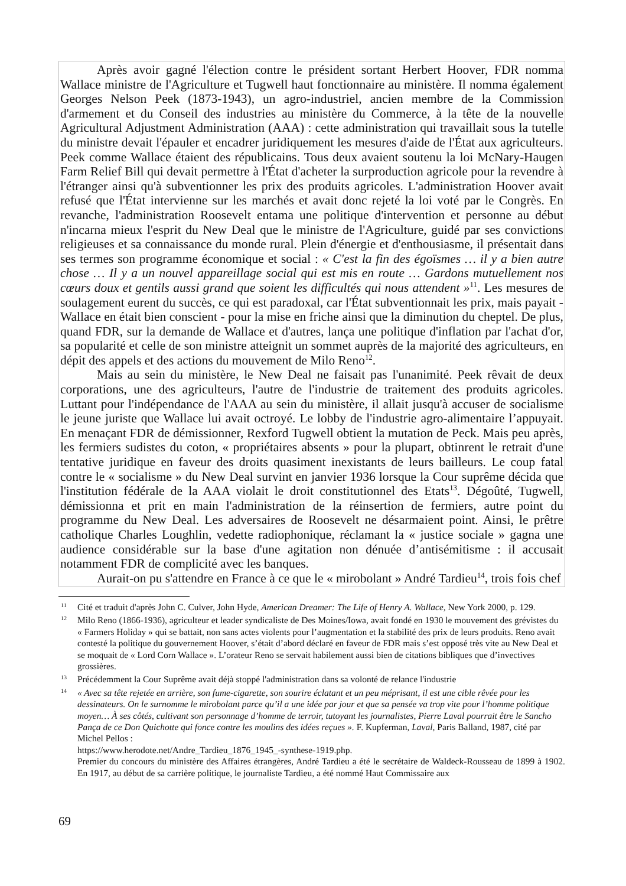Après avoir gagné l'élection contre le président sortant Herbert Hoover, FDR nomma Wallace ministre de l'Agriculture et Tugwell haut fonctionnaire au ministère. Il nomma également Georges Nelson Peek (1873-1943), un agro-industriel, ancien membre de la Commission d'armement et du Conseil des industries au ministère du Commerce, à la tête de la nouvelle Agricultural Adjustment Administration (AAA) : cette administration qui travaillait sous la tutelle du ministre devait l'épauler et encadrer juridiquement les mesures d'aide de l'État aux agriculteurs. Peek comme Wallace étaient des républicains. Tous deux avaient soutenu la loi McNary-Haugen Farm Relief Bill qui devait permettre à l'État d'acheter la surproduction agricole pour la revendre à l'étranger ainsi qu'à subventionner les prix des produits agricoles. L'administration Hoover avait refusé que l'État intervienne sur les marchés et avait donc rejeté la loi voté par le Congrès. En revanche, l'administration Roosevelt entama une politique d'intervention et personne au début n'incarna mieux l'esprit du New Deal que le ministre de l'Agriculture, guidé par ses convictions religieuses et sa connaissance du monde rural. Plein d'énergie et d'enthousiasme, il présentait dans ses termes son programme économique et social : « C'est la fin des égoïsmes … il y a bien autre chose … Il y a un nouvel appareillage social qui est mis en route … Gardons mutuellement nos cœurs doux et gentils aussi grand que soient les difficultés qui nous attendent »<sup>11</sup>. Les mesures de soulagement eurent du succès, ce qui est paradoxal, car l'État subventionnait les prix, mais payait - Wallace en était bien conscient - pour la mise en friche ainsi que la diminution du cheptel. De plus, quand FDR, sur la demande de Wallace et d'autres, lança une politique d'inflation par l'achat d'or, sa popularité et celle de son ministre atteignit un sommet auprès de la majorité des agriculteurs, en dépit des appels et des actions du mouvement de Milo Reno<sup>12</sup>.
Mais au sein du ministère, le New Deal ne faisait pas l'unanimité. Peek rêvait de deux corporations, une des agriculteurs, l'autre de l'industrie de traitement des produits agricoles. Luttant pour l'indépendance de l'AAA au sein du ministère, il allait jusqu'à accuser de socialisme le jeune juriste que Wallace lui avait octroyé. Le lobby de l'industrie agro-alimentaire l’appuyait. En menaçant FDR de démissionner, Rexford Tugwell obtient la mutation de Peck. Mais peu après, les fermiers sudistes du coton, « propriétaires absents » pour la plupart, obtinrent le retrait d'une tentative juridique en faveur des droits quasiment inexistants de leurs bailleurs. Le coup fatal contre le « socialisme » du New Deal survint en janvier 1936 lorsque la Cour suprême décida que l'institution fédérale de la AAA violait le droit constitutionnel des Etats<sup>13</sup>. Dégoûté, Tugwell, démissionna et prit en main l'administration de la réinsertion de fermiers, autre point du programme du New Deal. Les adversaires de Roosevelt ne désarmaient point. Ainsi, le prêtre catholique Charles Loughlin, vedette radiophonique, réclamant la « justice sociale » gagna une audience considérable sur la base d'une agitation non dénuée d’antisémitisme : il accusait notamment FDR de complicité avec les banques.
Aurait-on pu s'attendre en France à ce que le « mirobolant » André Tardieu<sup>14</sup>, trois fois chef
11 Cité et traduit d'après John C. Culver, John Hyde, American Dreamer: The Life of Henry A. Wallace, New York 2000, p. 129.
12 Milo Reno (1866-1936), agriculteur et leader syndicaliste de Des Moines/Iowa, avait fondé en 1930 le mouvement des grévistes du « Farmers Holiday » qui se battait, non sans actes violents pour l’augmentation et la stabilité des prix de leurs produits. Reno avait contesté la politique du gouvernement Hoover, s’était d’abord déclaré en faveur de FDR mais s’est opposé très vite au New Deal et se moquait de « Lord Corn Wallace ». L’orateur Reno se servait habilement aussi bien de citations bibliques que d’invectives grossières.
13 Précédemment la Cour Suprême avait déjà stoppé l'administration dans sa volonté de relance l'industrie
14 « Avec sa tête rejetée en arrière, son fume-cigarette, son sourire éclatant et un peu méprisant, il est une cible rêvée pour les dessinateurs. On le surnomme le mirobolant parce qu’il a une idée par jour et que sa pensée va trop vite pour l’homme politique moyen… À ses côtés, cultivant son personnage d’homme de terroir, tutoyant les journalistes, Pierre Laval pourrait être le Sancho Pança de ce Don Quichotte qui fonce contre les moulins des idées reçues ». F. Kupferman, Laval, Paris Balland, 1987, cité par Michel Pellos :
https://www.herodote.net/Andre_Tardieu_1876_1945_-synthese-1919.php.
Premier du concours du ministère des Affaires étrangères, André Tardieu a été le secrétaire de Waldeck-Rousseau de 1899 à 1902. En 1917, au début de sa carrière politique, le journaliste Tardieu, a été nommé Haut Commissaire aux
69